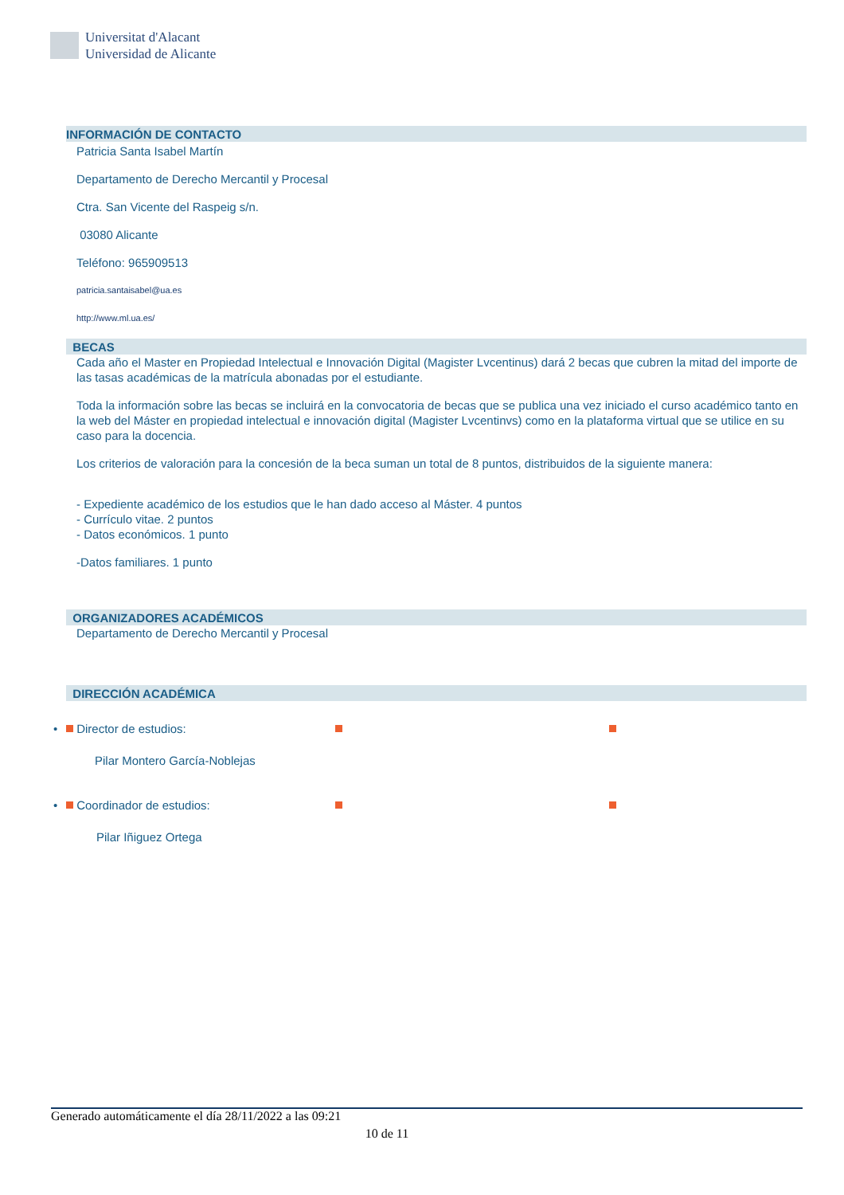Universitat d'Alacant
Universidad de Alicante
INFORMACIÓN DE CONTACTO
Patricia Santa Isabel Martín
Departamento de Derecho Mercantil y Procesal
Ctra. San Vicente del Raspeig s/n.
03080 Alicante
Teléfono: 965909513
patricia.santaisabel@ua.es
http://www.ml.ua.es/
BECAS
Cada año el Master en Propiedad Intelectual e Innovación Digital (Magister Lvcentinus) dará 2 becas que cubren la mitad del importe de las tasas académicas de la matrícula abonadas por el estudiante.
Toda la información sobre las becas se incluirá en la convocatoria de becas que se publica una vez iniciado el curso académico tanto en la web del Máster en propiedad intelectual e innovación digital (Magister Lvcentinvs) como en la plataforma virtual que se utilice en su caso para la docencia.
Los criterios de valoración para la concesión de la beca suman un total de 8 puntos, distribuidos de la siguiente manera:
- Expediente académico de los estudios que le han dado acceso al Máster. 4 puntos
- Currículo vitae. 2 puntos
- Datos económicos. 1 punto
-Datos familiares. 1 punto
ORGANIZADORES ACADÉMICOS
Departamento de Derecho Mercantil y Procesal
DIRECCIÓN ACADÉMICA
• Director de estudios:
Pilar Montero García-Noblejas
• Coordinador de estudios:
Pilar Iñiguez Ortega
Generado automáticamente el día 28/11/2022 a las 09:21
10 de 11